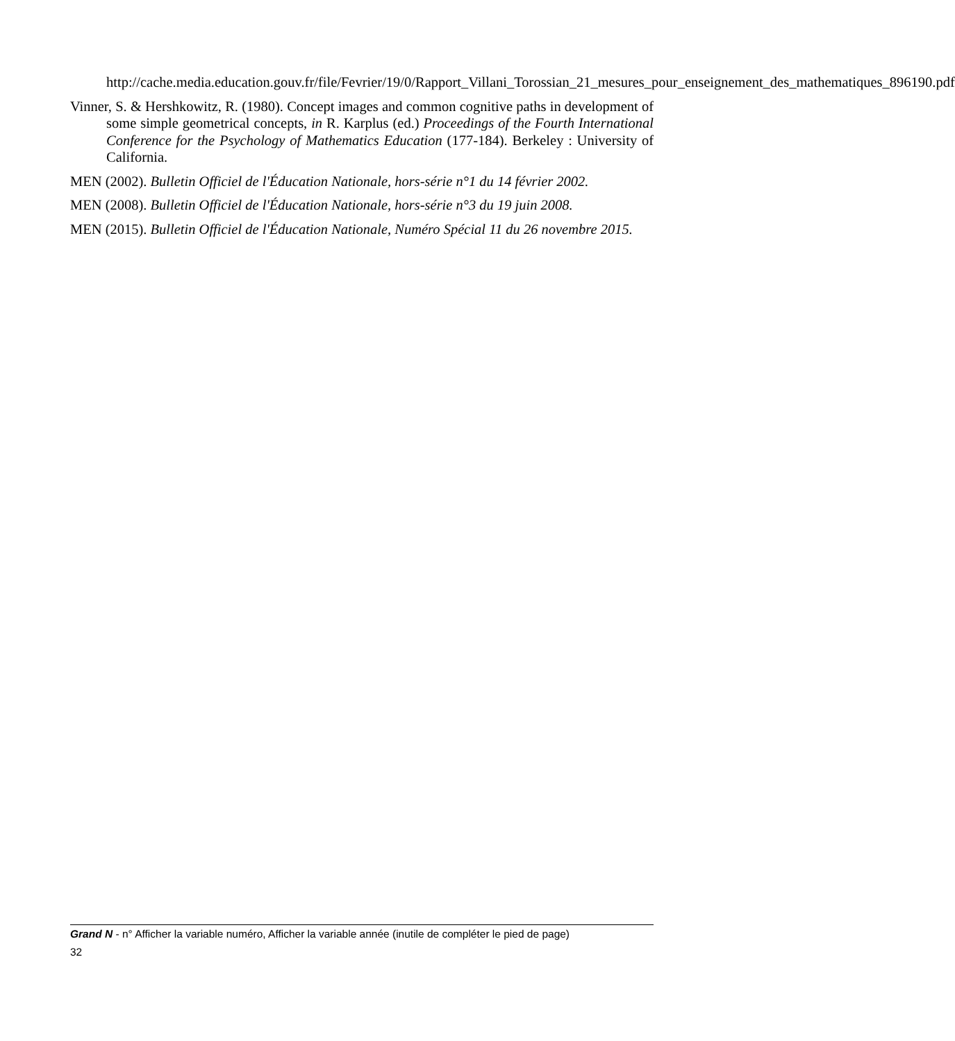http://cache.media.education.gouv.fr/file/Fevrier/19/0/Rapport_Villani_Torossian_21_mesures_pour_enseignement_des_mathematiques_896190.pdf
Vinner, S. & Hershkowitz, R. (1980). Concept images and common cognitive paths in development of some simple geometrical concepts, in R. Karplus (ed.) Proceedings of the Fourth International Conference for the Psychology of Mathematics Education (177-184). Berkeley : University of California.
MEN (2002). Bulletin Officiel de l'Éducation Nationale, hors-série n°1 du 14 février 2002.
MEN (2008). Bulletin Officiel de l'Éducation Nationale, hors-série n°3 du 19 juin 2008.
MEN (2015). Bulletin Officiel de l'Éducation Nationale, Numéro Spécial 11 du 26 novembre 2015.
Grand N - n° Afficher la variable numéro, Afficher la variable année (inutile de compléter le pied de page)
32